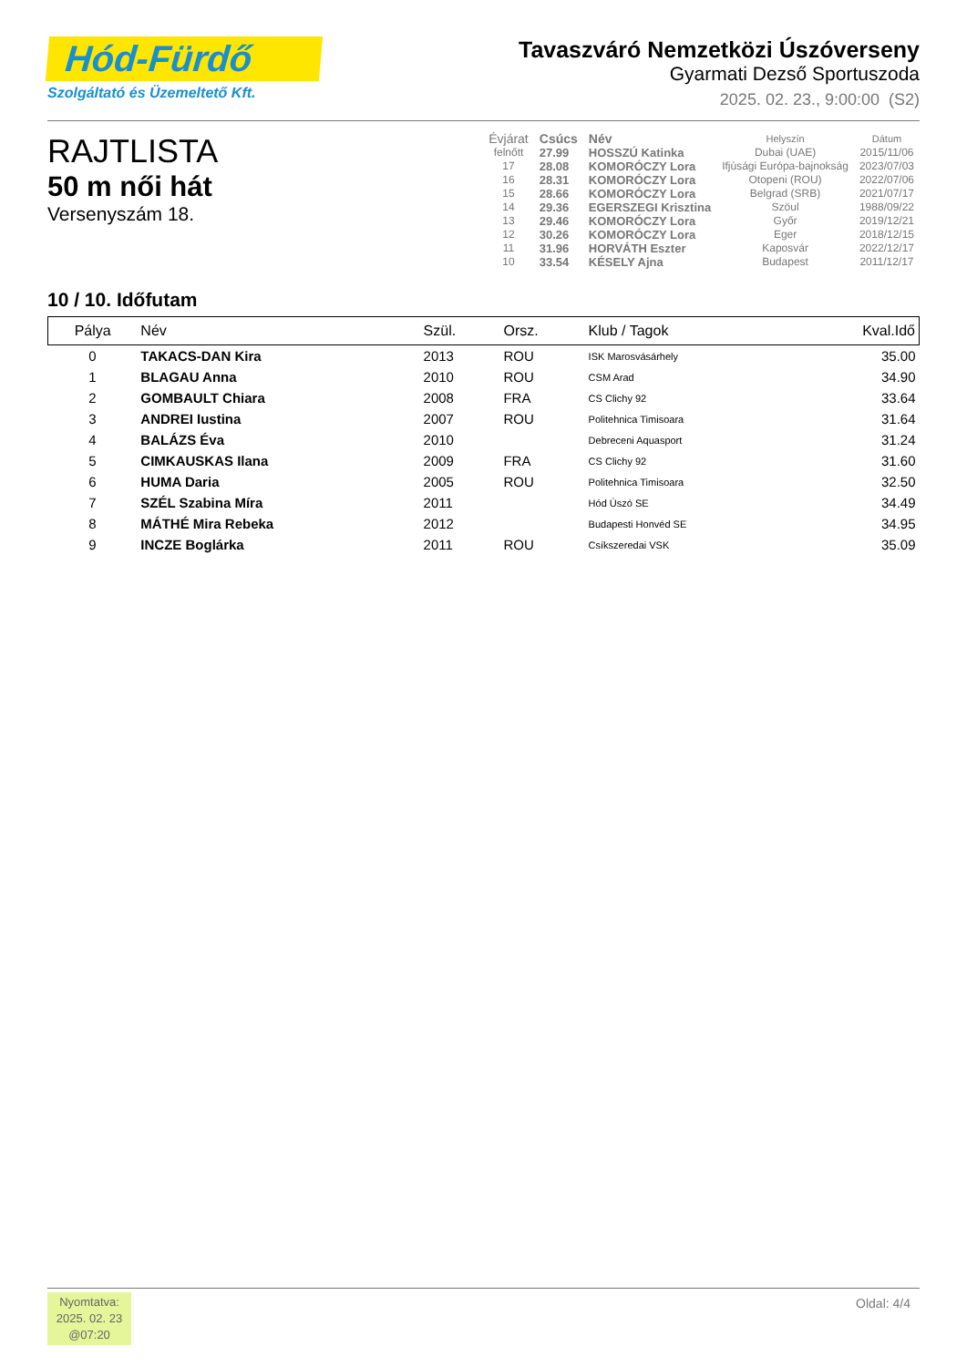Hód-Fürdő
Szolgáltató és Üzemeltető Kft.
Tavaszváró Nemzetközi Úszóverseny
Gyarmati Dezső Sportuszoda
2025. 02. 23., 9:00:00 (S2)
RAJTLISTA
50 m női hát
Versenyszám 18.
| Évjárat | Csúcs | Név | Helyszín | Dátum |
| --- | --- | --- | --- | --- |
| felnőtt | 27.99 | HOSSZÚ Katinka | Dubai (UAE) | 2015/11/06 |
| 17 | 28.08 | KOMORÓCZY Lora | Ifjúsági Európa-bajnokság | 2023/07/03 |
| 16 | 28.31 | KOMORÓCZY Lora | Otopeni (ROU) | 2022/07/06 |
| 15 | 28.66 | KOMORÓCZY Lora | Belgrad (SRB) | 2021/07/17 |
| 14 | 29.36 | EGERSZEGI Krisztina | Szöul | 1988/09/22 |
| 13 | 29.46 | KOMORÓCZY Lora | Győr | 2019/12/21 |
| 12 | 30.26 | KOMORÓCZY Lora | Eger | 2018/12/15 |
| 11 | 31.96 | HORVÁTH Eszter | Kaposvár | 2022/12/17 |
| 10 | 33.54 | KÉSELY Ajna | Budapest | 2011/12/17 |
10 / 10. Időfutam
| Pálya | Név | Szül. | Orsz. | Klub / Tagok | Kval.Idő |
| --- | --- | --- | --- | --- | --- |
| 0 | TAKACS-DAN Kira | 2013 | ROU | ISK Marosvásárhely | 35.00 |
| 1 | BLAGAU Anna | 2010 | ROU | CSM Arad | 34.90 |
| 2 | GOMBAULT Chiara | 2008 | FRA | CS Clichy 92 | 33.64 |
| 3 | ANDREI Iustina | 2007 | ROU | Politehnica Timisoara | 31.64 |
| 4 | BALÁZS Éva | 2010 | | Debreceni Aquasport | 31.24 |
| 5 | CIMKAUSKAS Ilana | 2009 | FRA | CS Clichy 92 | 31.60 |
| 6 | HUMA Daria | 2005 | ROU | Politehnica Timisoara | 32.50 |
| 7 | SZÉL Szabina Míra | 2011 | | Hód Úszó SE | 34.49 |
| 8 | MÁTHÉ Mira Rebeka | 2012 | | Budapesti Honvéd SE | 34.95 |
| 9 | INCZE Boglárka | 2011 | ROU | Csíkszeredai VSK | 35.09 |
Nyomtatva:
2025. 02. 23
@07:20
Oldal: 4/4